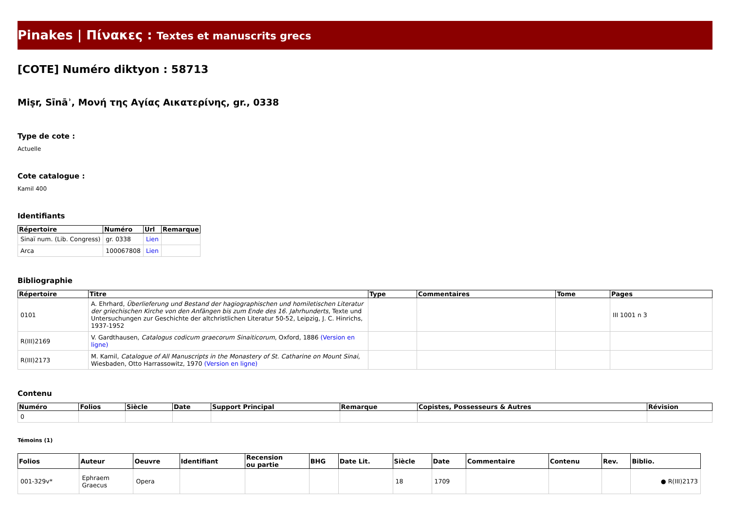Pinakes | Πίνακες : Textes et manuscrits grecs
[COTE] Numéro diktyon : 58713
Miṣr, Sīnāʾ, Μονή της Αγίας Αικατερίνης, gr., 0338
Type de cote :
Actuelle
Cote catalogue :
Kamil 400
Identifiants
| Répertoire | Numéro | Url | Remarque |
| --- | --- | --- | --- |
| Sinaï num. (Lib. Congress) | gr. 0338 | Lien | |
| Arca | 100067808 | Lien | |
Bibliographie
| Répertoire | Titre | Type | Commentaires | Tome | Pages |
| --- | --- | --- | --- | --- | --- |
| 0101 | A. Ehrhard, Überlieferung und Bestand der hagiographischen und homiletischen Literatur der griechischen Kirche von den Anfängen bis zum Ende des 16. Jahrhunderts , Texte und Untersuchungen zur Geschichte der altchristlichen Literatur 50-52, Leipzig, J. C. Hinrichs, 1937-1952 | | | | III 1001 n 3 |
| R(III)2169 | V. Gardthausen, Catalogus codicum graecorum Sinaiticorum , Oxford, 1886 (Version en ligne) | | | | |
| R(III)2173 | M. Kamil, Catalogue of All Manuscripts in the Monastery of St. Catharine on Mount Sinai , Wiesbaden, Otto Harrassowitz, 1970 (Version en ligne) | | | | |
Contenu
| Numéro | Folios | Siècle | Date | Support Principal | Remarque | Copistes, Possesseurs & Autres | Révision |
| --- | --- | --- | --- | --- | --- | --- | --- |
| 0 | | | | | | | |
Témoins (1)
| Folios | Auteur | Oeuvre | Identifiant | Recension ou partie | BHG | Date Lit. | Siècle | Date | Commentaire | Contenu | Rev. | Biblio. |
| --- | --- | --- | --- | --- | --- | --- | --- | --- | --- | --- | --- | --- |
| 001-329v* | Ephraem Graecus | Opera | | | | | 18 | 1709 | | | | ● R(III)2173 |